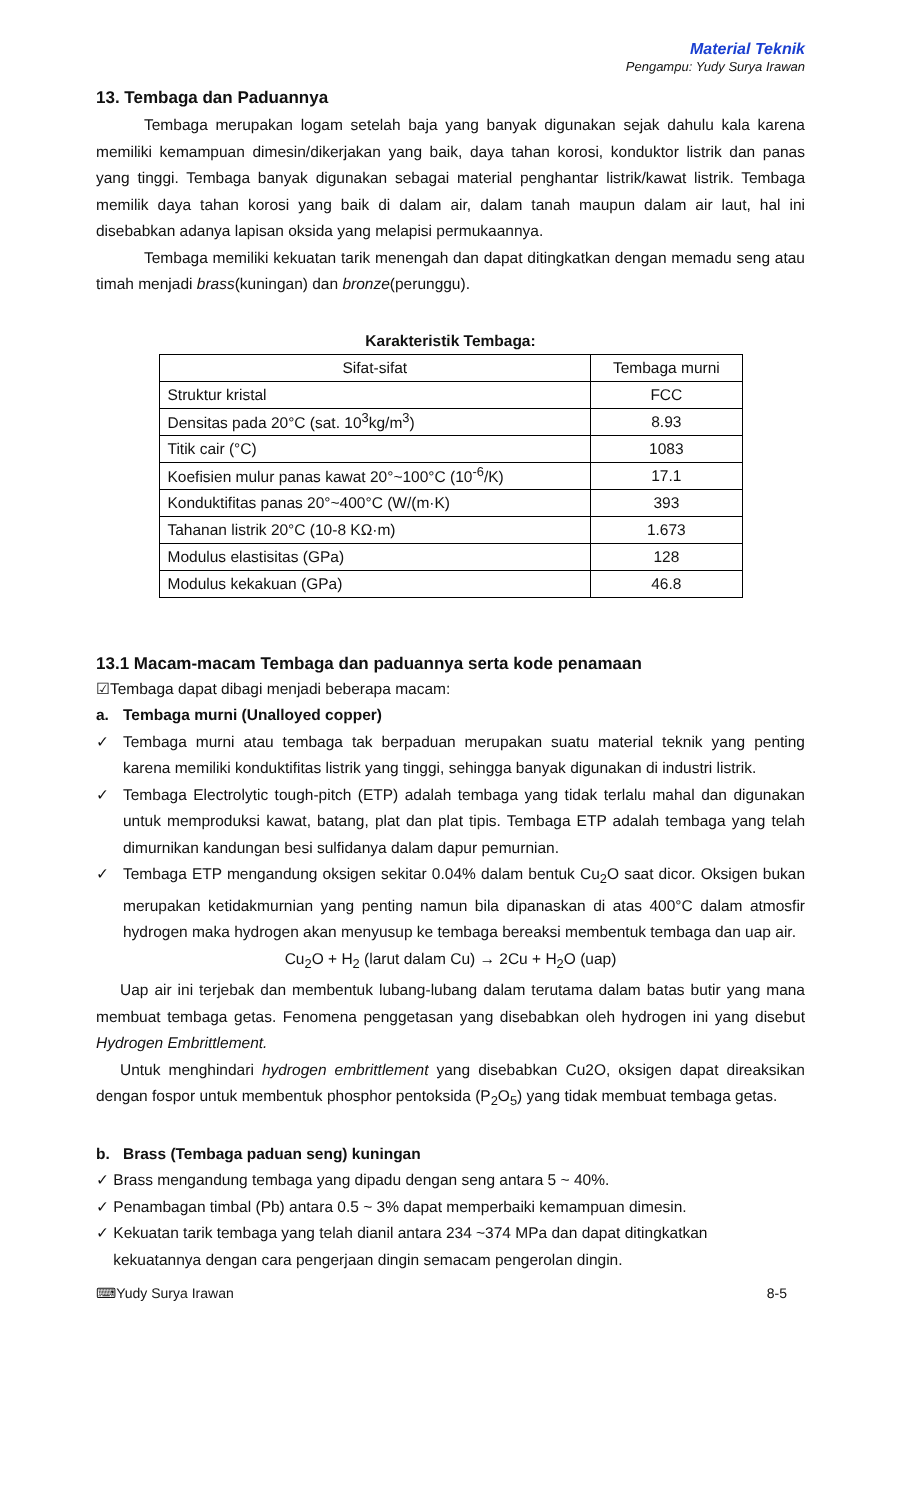Material Teknik
Pengampu: Yudy Surya Irawan
13. Tembaga dan Paduannya
Tembaga merupakan logam setelah baja yang banyak digunakan sejak dahulu kala karena memiliki kemampuan dimesin/dikerjakan yang baik, daya tahan korosi, konduktor listrik dan panas yang tinggi. Tembaga banyak digunakan sebagai material penghantar listrik/kawat listrik. Tembaga memilik daya tahan korosi yang baik di dalam air, dalam tanah maupun dalam air laut, hal ini disebabkan adanya lapisan oksida yang melapisi permukaannya.
Tembaga memiliki kekuatan tarik menengah dan dapat ditingkatkan dengan memadu seng atau timah menjadi brass(kuningan) dan bronze(perunggu).
Karakteristik Tembaga:
| Sifat-sifat | Tembaga murni |
| Struktur kristal | FCC |
| Densitas pada 20°C (sat. 10<sup>3</sup>kg/m<sup>3</sup>) | 8.93 |
| Titik cair (°C) | 1083 |
| Koefisien mulur panas kawat 20°~100°C (10<sup>-6</sup>/K) | 17.1 |
| Konduktifitas panas 20°~400°C (W/(m·K) | 393 |
| Tahanan listrik 20°C (10-8 KΩ·m) | 1.673 |
| Modulus elastisitas (GPa) | 128 |
| Modulus kekakuan (GPa) | 46.8 |
13.1 Macam-macam Tembaga dan paduannya serta kode penamaan
☑Tembaga dapat dibagi menjadi beberapa macam:
a. Tembaga murni (Unalloyed copper)
✓ Tembaga murni atau tembaga tak berpaduan merupakan suatu material teknik yang penting karena memiliki konduktifitas listrik yang tinggi, sehingga banyak digunakan di industri listrik.
✓ Tembaga Electrolytic tough-pitch (ETP) adalah tembaga yang tidak terlalu mahal dan digunakan untuk memproduksi kawat, batang, plat dan plat tipis. Tembaga ETP adalah tembaga yang telah dimurnikan kandungan besi sulfidanya dalam dapur pemurnian.
✓ Tembaga ETP mengandung oksigen sekitar 0.04% dalam bentuk Cu<sub>2</sub>O saat dicor. Oksigen bukan merupakan ketidakmurnian yang penting namun bila dipanaskan di atas 400°C dalam atmosfir hydrogen maka hydrogen akan menyusup ke tembaga bereaksi membentuk tembaga dan uap air.
Cu<sub>2</sub>O + H<sub>2</sub> (larut dalam Cu) → 2Cu + H<sub>2</sub>O (uap)
Uap air ini terjebak dan membentuk lubang-lubang dalam terutama dalam batas butir yang mana membuat tembaga getas. Fenomena penggetasan yang disebabkan oleh hydrogen ini yang disebut Hydrogen Embrittlement.
Untuk menghindari hydrogen embrittlement yang disebabkan Cu2O, oksigen dapat direaksikan dengan fospor untuk membentuk phosphor pentoksida (P<sub>2</sub>O<sub>5</sub>) yang tidak membuat tembaga getas.
b. Brass (Tembaga paduan seng) kuningan
✓ Brass mengandung tembaga yang dipadu dengan seng antara 5 ~ 40%.
✓ Penambagan timbal (Pb) antara 0.5 ~ 3% dapat memperbaiki kemampuan dimesin.
✓ Kekuatan tarik tembaga yang telah dianil antara 234 ~374 MPa dan dapat ditingkatkan
kekuatannya dengan cara pengerjaan dingin semacam pengerolan dingin.
⌨Yudy Surya Irawan 8-5